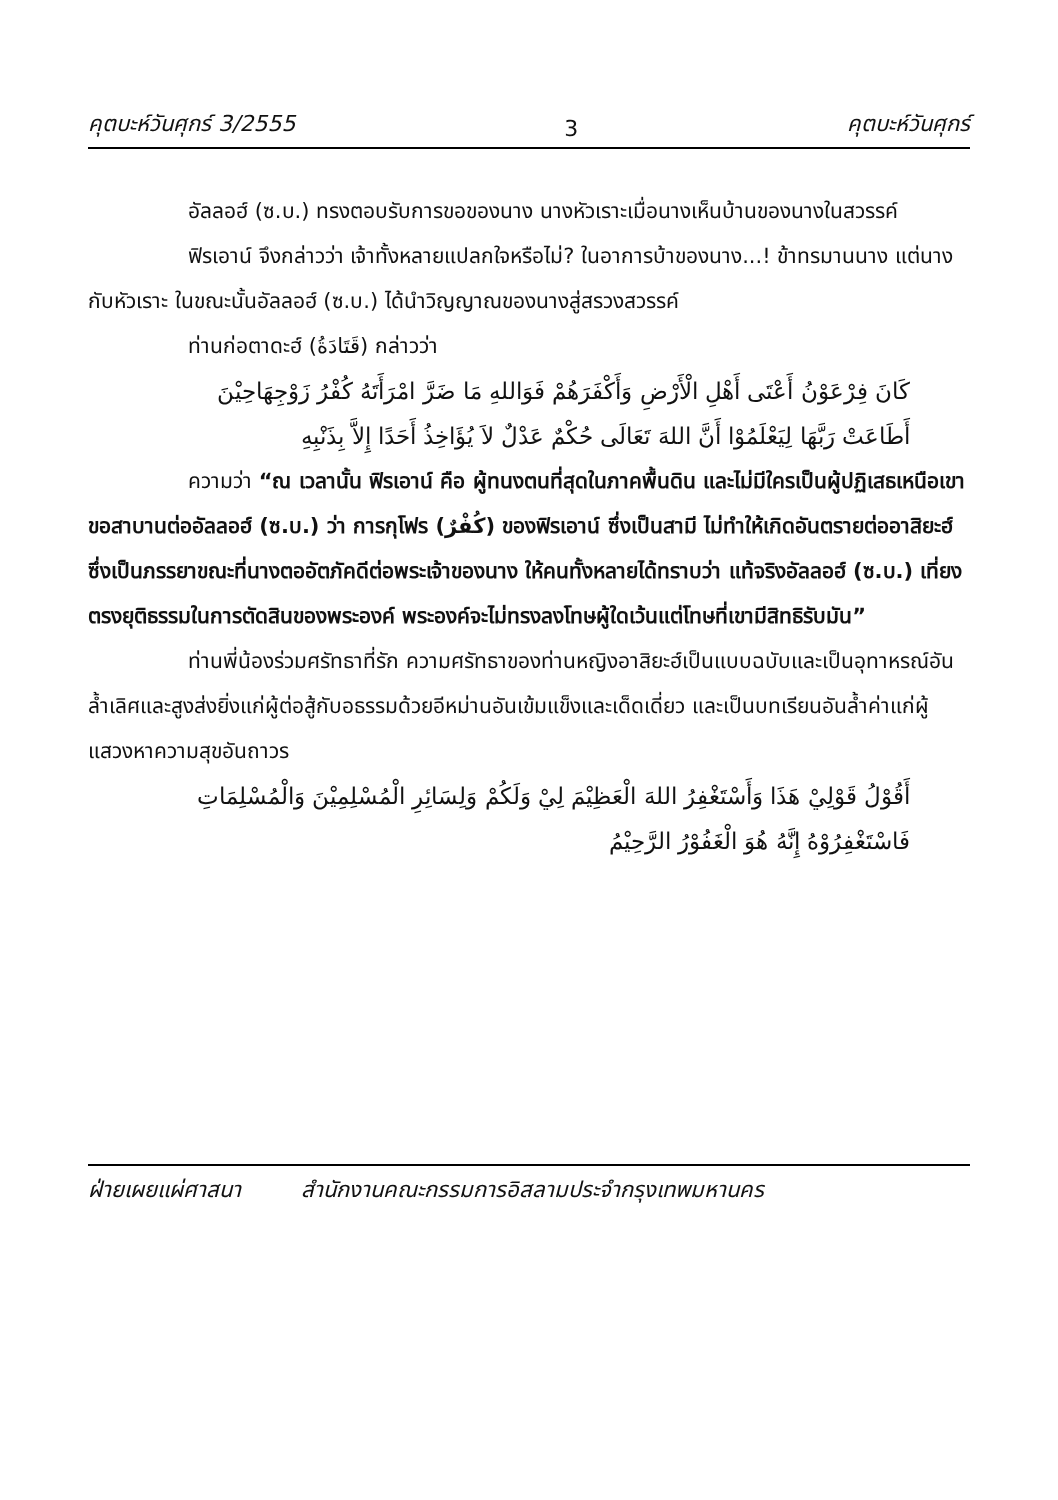คุตบะห์วันศุกร์ 3/2555 3 คุตบะห์วันศุกร์
อัลลอฮ์ (ซ.บ.) ทรงตอบรับการขอของนาง นางหัวเราะเมื่อนางเห็นบ้านของนางในสวรรค์
ฟิรเอาน์ จึงกล่าวว่า เจ้าทั้งหลายแปลกใจหรือไม่? ในอาการบ้าของนาง...! ข้าทรมานนาง แต่นางกับหัวเราะ ในขณะนั้นอัลลอฮ์ (ซ.บ.) ได้นำวิญญาณของนางสู่สรวงสวรรค์
ท่านก่อตาดะฮ์ (قَتَادَةُ) กล่าวว่า
كَانَ فِرْعَوْنُ أَعْتَى أَهْلِ الْأَرْضِ وَأَكْفَرَهُمْ فَوَاللهِ مَا ضَرَّ امْرَأَتَهُ كُفْرُ زَوْجِهَاحِيْنَ
أَطَاعَتْ رَبَّهَا لِيَعْلَمُوْا أَنَّ اللهَ تَعَالَى حُكْمٌ عَدْلٌ لاَ يُؤَاخِذُ أَحَدًا إِلاَّ بِذَنْبِهِ
ความว่า “ณ เวลานั้น ฟิรเอาน์ คือ ผู้ทนงตนที่สุดในภาคพื้นดิน และไม่มีใครเป็นผู้ปฏิเสธเหนือเขา ขอสาบานต่ออัลลอฮ์ (ซ.บ.) ว่า การกุโฟร (كُفْرٌ) ของฟิรเอาน์ ซึ่งเป็นสามี ไม่ทำให้เกิดอันตรายต่ออาสิยะฮ์ ซึ่งเป็นภรรยาขณะที่นางตออัตภัคดีต่อพระเจ้าของนาง ให้คนทั้งหลายได้ทราบว่า แท้จริงอัลลอฮ์ (ซ.บ.) เที่ยงตรงยุติธรรมในการตัดสินของพระองค์ พระองค์จะไม่ทรงลงโทษผู้ใดเว้นแต่โทษที่เขามีสิทธิรับมัน”
ท่านพี่น้องร่วมศรัทธาที่รัก ความศรัทธาของท่านหญิงอาสิยะฮ์เป็นแบบฉบับและเป็นอุทาหรณ์อันล้ำเลิศและสูงส่งยิ่งแก่ผู้ต่อสู้กับอธรรมด้วยอีหม่านอันเข้มแข็งและเด็ดเดี่ยว และเป็นบทเรียนอันล้ำค่าแก่ผู้แสวงหาความสุขอันถาวร
أَقُوْلُ قَوْلِيْ هَذَا وَأَسْتَغْفِرُ اللهَ الْعَظِيْمَ لِيْ وَلَكُمْ وَلِسَائِرِ الْمُسْلِمِيْنَ وَالْمُسْلِمَاتِ
فَاسْتَغْفِرُوْهُ إِنَّهُ هُوَ الْغَفُوْرُ الرَّحِيْمُ
ฝ่ายเผยแผ่ศาสนา สำนักงานคณะกรรมการอิสลามประจำกรุงเทพมหานคร